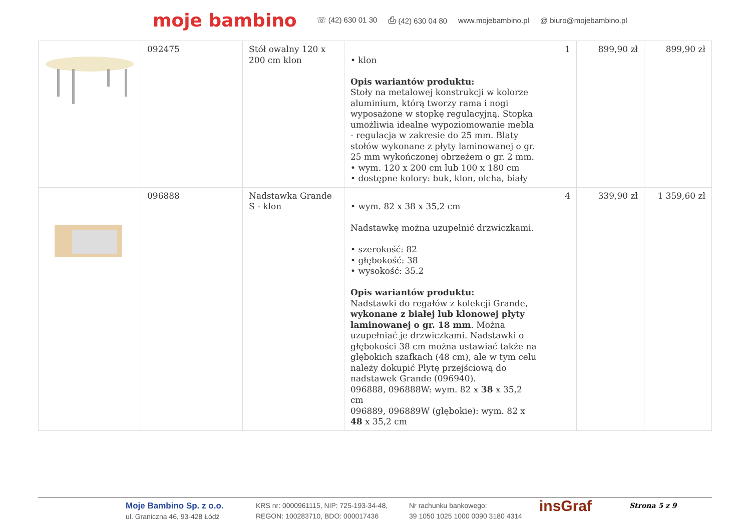moje bambino ☏ (42) 630 01 30 ⎙ (42) 630 04 80 www.mojebambino.pl @ biuro@mojebambino.pl
| | 092475 | Stół owalny 120 x 200 cm klon | • klon Opis wariantów produktu: Stoły na metalowej konstrukcji w kolorze aluminium, którą tworzy rama i nogi wyposażone w stopkę regulacyjną. Stopka umożliwia idealne wypoziomowanie mebla - regulacja w zakresie do 25 mm. Blaty stołów wykonane z płyty laminowanej o gr. 25 mm wykończonej obrzeżem o gr. 2 mm. • wym. 120 x 200 cm lub 100 x 180 cm • dostępne kolory: buk, klon, olcha, biały | 1 | 899,90 zł | 899,90 zł |
| | 096888 | Nadstawka Grande S - klon | • wym. 82 x 38 x 35,2 cm Nadstawkę można uzupełnić drzwiczkami. • szerokość: 82 • głębokość: 38 • wysokość: 35.2 Opis wariantów produktu: Nadstawki do regałów z kolekcji Grande, wykonane z białej lub klonowej płyty laminowanej o gr. 18 mm . Można uzupełniać je drzwiczkami. Nadstawki o głębokości 38 cm można ustawiać także na głębokich szafkach (48 cm), ale w tym celu należy dokupić Płytę przejściową do nadstawek Grande (096940). 096888, 096888W: wym. 82 x 38 x 35,2 cm 096889, 096889W (głębokie): wym. 82 x 48 x 35,2 cm | 4 | 339,90 zł | 1 359,60 zł |
Moje Bambino Sp. z o.o.
ul. Graniczna 46, 93-428 Łódź
KRS nr: 0000961115, NIP: 725-193-34-48,
REGON: 100283710, BDO: 000017436
Nr rachunku bankowego:
39 1050 1025 1000 0090 3180 4314
insGraf
Strona 5 z 9